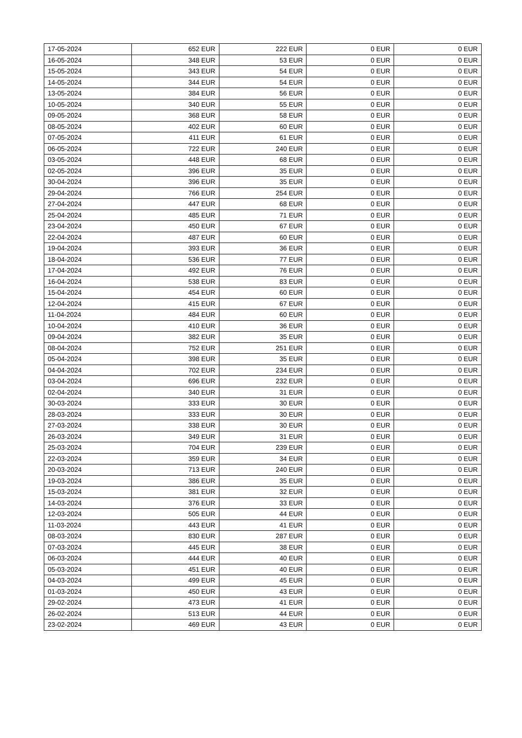| 17-05-2024 | 652 EUR | 222 EUR | 0 EUR | 0 EUR |
| 16-05-2024 | 348 EUR | 53 EUR | 0 EUR | 0 EUR |
| 15-05-2024 | 343 EUR | 54 EUR | 0 EUR | 0 EUR |
| 14-05-2024 | 344 EUR | 54 EUR | 0 EUR | 0 EUR |
| 13-05-2024 | 384 EUR | 56 EUR | 0 EUR | 0 EUR |
| 10-05-2024 | 340 EUR | 55 EUR | 0 EUR | 0 EUR |
| 09-05-2024 | 368 EUR | 58 EUR | 0 EUR | 0 EUR |
| 08-05-2024 | 402 EUR | 60 EUR | 0 EUR | 0 EUR |
| 07-05-2024 | 411 EUR | 61 EUR | 0 EUR | 0 EUR |
| 06-05-2024 | 722 EUR | 240 EUR | 0 EUR | 0 EUR |
| 03-05-2024 | 448 EUR | 68 EUR | 0 EUR | 0 EUR |
| 02-05-2024 | 396 EUR | 35 EUR | 0 EUR | 0 EUR |
| 30-04-2024 | 396 EUR | 35 EUR | 0 EUR | 0 EUR |
| 29-04-2024 | 766 EUR | 254 EUR | 0 EUR | 0 EUR |
| 27-04-2024 | 447 EUR | 68 EUR | 0 EUR | 0 EUR |
| 25-04-2024 | 485 EUR | 71 EUR | 0 EUR | 0 EUR |
| 23-04-2024 | 450 EUR | 67 EUR | 0 EUR | 0 EUR |
| 22-04-2024 | 487 EUR | 60 EUR | 0 EUR | 0 EUR |
| 19-04-2024 | 393 EUR | 36 EUR | 0 EUR | 0 EUR |
| 18-04-2024 | 536 EUR | 77 EUR | 0 EUR | 0 EUR |
| 17-04-2024 | 492 EUR | 76 EUR | 0 EUR | 0 EUR |
| 16-04-2024 | 538 EUR | 83 EUR | 0 EUR | 0 EUR |
| 15-04-2024 | 454 EUR | 60 EUR | 0 EUR | 0 EUR |
| 12-04-2024 | 415 EUR | 67 EUR | 0 EUR | 0 EUR |
| 11-04-2024 | 484 EUR | 60 EUR | 0 EUR | 0 EUR |
| 10-04-2024 | 410 EUR | 36 EUR | 0 EUR | 0 EUR |
| 09-04-2024 | 382 EUR | 35 EUR | 0 EUR | 0 EUR |
| 08-04-2024 | 752 EUR | 251 EUR | 0 EUR | 0 EUR |
| 05-04-2024 | 398 EUR | 35 EUR | 0 EUR | 0 EUR |
| 04-04-2024 | 702 EUR | 234 EUR | 0 EUR | 0 EUR |
| 03-04-2024 | 696 EUR | 232 EUR | 0 EUR | 0 EUR |
| 02-04-2024 | 340 EUR | 31 EUR | 0 EUR | 0 EUR |
| 30-03-2024 | 333 EUR | 30 EUR | 0 EUR | 0 EUR |
| 28-03-2024 | 333 EUR | 30 EUR | 0 EUR | 0 EUR |
| 27-03-2024 | 338 EUR | 30 EUR | 0 EUR | 0 EUR |
| 26-03-2024 | 349 EUR | 31 EUR | 0 EUR | 0 EUR |
| 25-03-2024 | 704 EUR | 239 EUR | 0 EUR | 0 EUR |
| 22-03-2024 | 359 EUR | 34 EUR | 0 EUR | 0 EUR |
| 20-03-2024 | 713 EUR | 240 EUR | 0 EUR | 0 EUR |
| 19-03-2024 | 386 EUR | 35 EUR | 0 EUR | 0 EUR |
| 15-03-2024 | 381 EUR | 32 EUR | 0 EUR | 0 EUR |
| 14-03-2024 | 376 EUR | 33 EUR | 0 EUR | 0 EUR |
| 12-03-2024 | 505 EUR | 44 EUR | 0 EUR | 0 EUR |
| 11-03-2024 | 443 EUR | 41 EUR | 0 EUR | 0 EUR |
| 08-03-2024 | 830 EUR | 287 EUR | 0 EUR | 0 EUR |
| 07-03-2024 | 445 EUR | 38 EUR | 0 EUR | 0 EUR |
| 06-03-2024 | 444 EUR | 40 EUR | 0 EUR | 0 EUR |
| 05-03-2024 | 451 EUR | 40 EUR | 0 EUR | 0 EUR |
| 04-03-2024 | 499 EUR | 45 EUR | 0 EUR | 0 EUR |
| 01-03-2024 | 450 EUR | 43 EUR | 0 EUR | 0 EUR |
| 29-02-2024 | 473 EUR | 41 EUR | 0 EUR | 0 EUR |
| 26-02-2024 | 513 EUR | 44 EUR | 0 EUR | 0 EUR |
| 23-02-2024 | 469 EUR | 43 EUR | 0 EUR | 0 EUR |